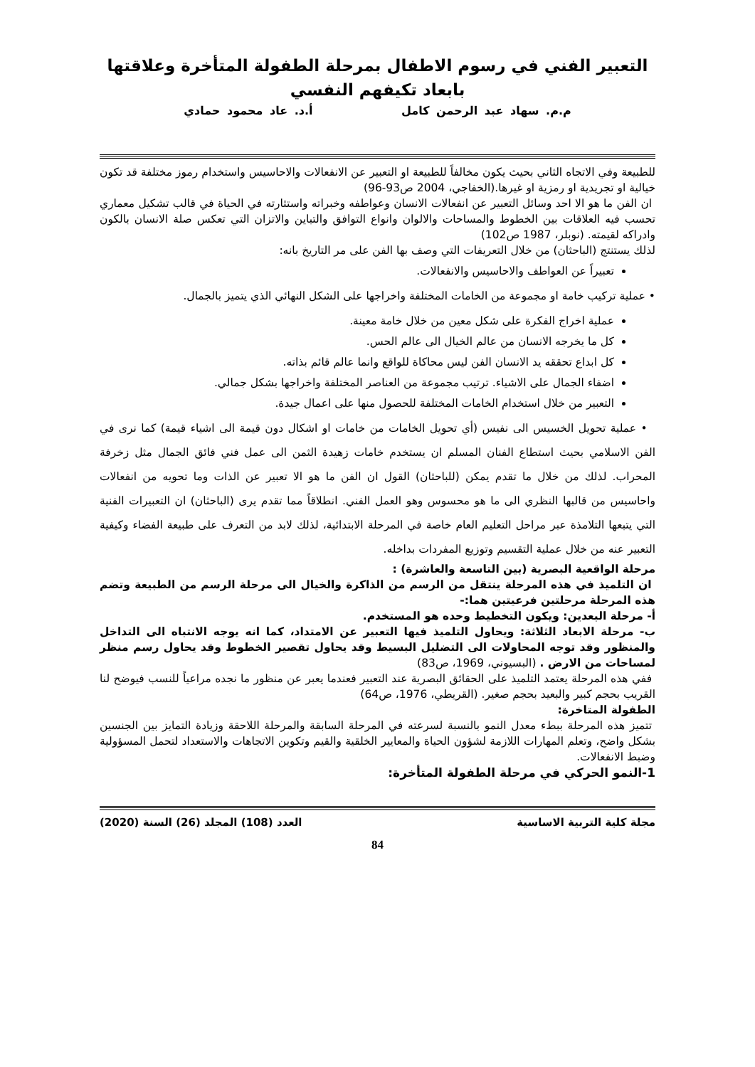التعبير الفني في رسوم الاطفال بمرحلة الطفولة المتأخرة وعلاقتها بابعاد تكيفهم النفسي
م.م. سهاد عبد الرحمن كامل أ.د. عاد محمود حمادي
للطبيعة وفي الاتجاه الثاني بحيث يكون مخالفاً للطبيعة او التعبير عن الانفعالات والاحاسيس واستخدام رموز مختلفة قد تكون خيالية او تجريدية او رمزية او غيرها.(الخفاجي، 2004 ص93-96)
ان الفن ما هو الا احد وسائل التعبير عن انفعالات الانسان وعواطفه وخبراته واستثارته في الحياة في قالب تشكيل معماري تحسب فيه العلاقات بين الخطوط والمساحات والالوان وانواع التوافق والتباين والاتزان التي تعكس صلة الانسان بالكون وادراكه لقيمته. (نوبلر، 1987 ص102)
لذلك يستنتج (الباحثان) من خلال التعريفات التي وصف بها الفن على مر التاريخ بانه:
تعبيراً عن العواطف والاحاسيس والانفعالات.
• عملية تركيب خامة او مجموعة من الخامات المختلفة واخراجها على الشكل النهائي الذي يتميز بالجمال.
عملية اخراج الفكرة على شكل معين من خلال خامة معينة.
كل ما يخرجه الانسان من عالم الخيال الى عالم الحس.
كل ابداع تحققه يد الانسان الفن ليس محاكاة للواقع وانما عالم قائم بذاته.
اضفاء الجمال على الاشياء. ترتيب مجموعة من العناصر المختلفة واخراجها بشكل جمالي.
التعبير من خلال استخدام الخامات المختلفة للحصول منها على اعمال جيدة.
• عملية تحويل الخسيس الى نفيس (أي تحويل الخامات من خامات او اشكال دون قيمة الى اشياء قيمة) كما نرى في الفن الاسلامي بحيث استطاع الفنان المسلم ان يستخدم خامات زهيدة الثمن الى عمل فني فائق الجمال مثل زخرفة المحراب. لذلك من خلال ما تقدم يمكن (للباحثان) القول ان الفن ما هو الا تعبير عن الذات وما تحويه من انفعالات واحاسيس من قالبها النظري الى ما هو محسوس وهو العمل الفني. انطلاقاً مما تقدم يرى (الباحثان) ان التعبيرات الفنية التي يتبعها التلامذة عبر مراحل التعليم العام خاصة في المرحلة الابتدائية، لذلك لابد من التعرف على طبيعة الفضاء وكيفية التعبير عنه من خلال عملية التقسيم وتوزيع المفردات بداخله.
مرحلة الواقعية البصرية (بين التاسعة والعاشرة) :
ان التلميذ في هذه المرحلة ينتقل من الرسم من الذاكرة والخيال الى مرحلة الرسم من الطبيعة وتضم هذه المرحلة مرحلتين فرعيتين هما:-
أ- مرحلة البعدين: ويكون التخطيط وحده هو المستخدم.
ب- مرحلة الابعاد الثلاثة: ويحاول التلميذ فيها التعبير عن الامتداد، كما انه يوجه الانتباه الى التداخل والمنظور وقد توجه المحاولات الى التضليل البسيط وقد يحاول تقصير الخطوط وقد يحاول رسم منظر لمساحات من الارض . (البسيوني، 1969، ص83)
ففي هذه المرحلة يعتمد التلميذ على الحقائق البصرية عند التعبير فعندما يعبر عن منظور ما نجده مراعياً للنسب فيوضح لنا القريب بحجم كبير والبعيد بحجم صغير. (القريطي، 1976، ص64)
الطفولة المتاخرة:
تتميز هذه المرحلة ببطء معدل النمو بالنسبة لسرعته في المرحلة السابقة والمرحلة اللاحقة وزيادة التمايز بين الجنسين بشكل واضح، وتعلم المهارات اللازمة لشؤون الحياة والمعايير الخلقية والقيم وتكوين الاتجاهات والاستعداد لتحمل المسؤولية وضبط الانفعالات.
1-النمو الحركي في مرحلة الطفولة المتأخرة:
مجلة كلية التربية الاساسية العدد (108) المجلد (26) السنة (2020)
84